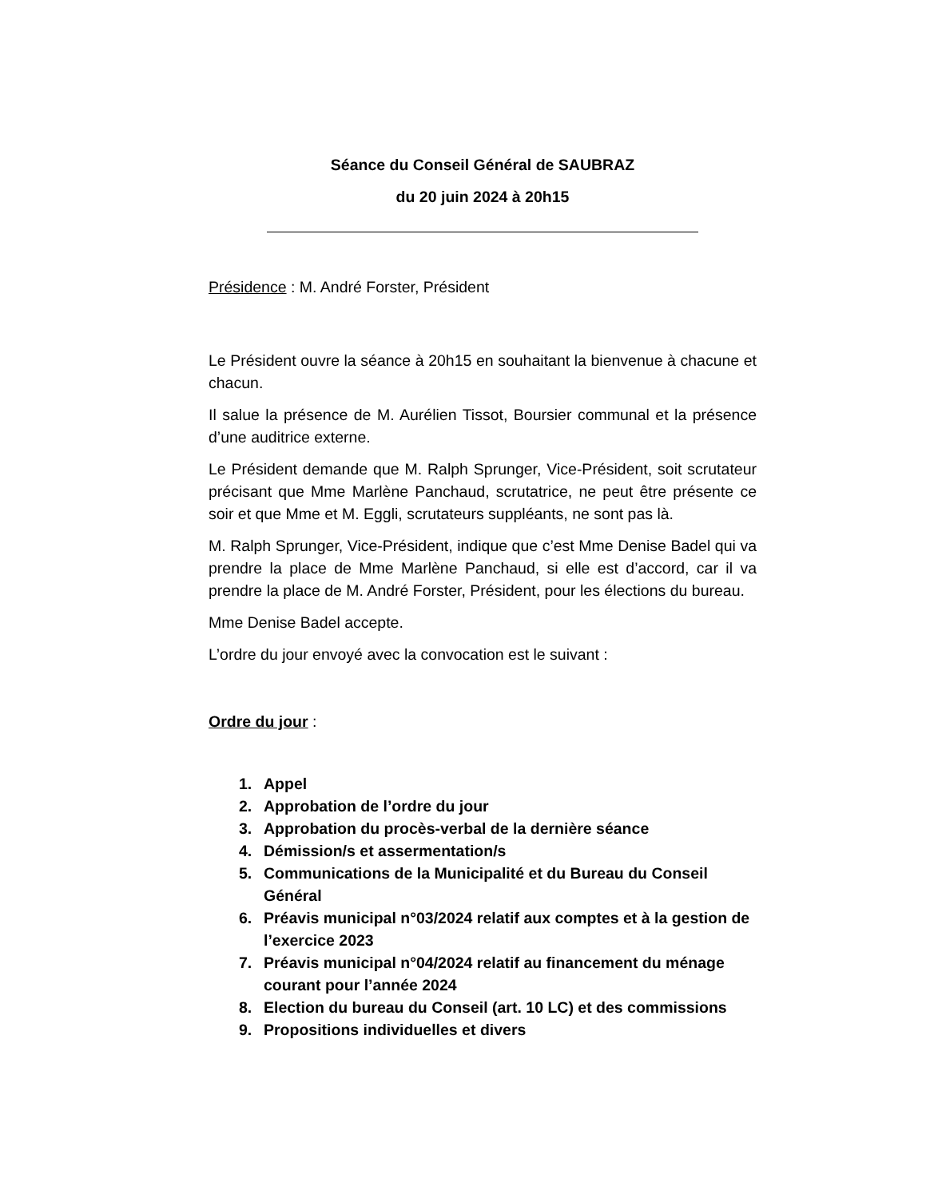Séance du Conseil Général de SAUBRAZ
du 20 juin 2024 à 20h15
Présidence : M. André Forster, Président
Le Président ouvre la séance à 20h15 en souhaitant la bienvenue à chacune et chacun.
Il salue la présence de M. Aurélien Tissot, Boursier communal et la présence d’une auditrice externe.
Le Président demande que M. Ralph Sprunger, Vice-Président, soit scrutateur précisant que Mme Marlène Panchaud, scrutatrice, ne peut être présente ce soir et que Mme et M. Eggli, scrutateurs suppléants, ne sont pas là.
M. Ralph Sprunger, Vice-Président, indique que c’est Mme Denise Badel qui va prendre la place de Mme Marlène Panchaud, si elle est d’accord, car il va prendre la place de M. André Forster, Président, pour les élections du bureau.
Mme Denise Badel accepte.
L’ordre du jour envoyé avec la convocation est le suivant :
Ordre du jour :
1. Appel
2. Approbation de l’ordre du jour
3. Approbation du procès-verbal de la dernière séance
4. Démission/s et assermentation/s
5. Communications de la Municipalité et du Bureau du Conseil Général
6. Préavis municipal n°03/2024 relatif aux comptes et à la gestion de l’exercice 2023
7. Préavis municipal n°04/2024 relatif au financement du ménage courant pour l’année 2024
8. Election du bureau du Conseil (art. 10 LC) et des commissions
9. Propositions individuelles et divers